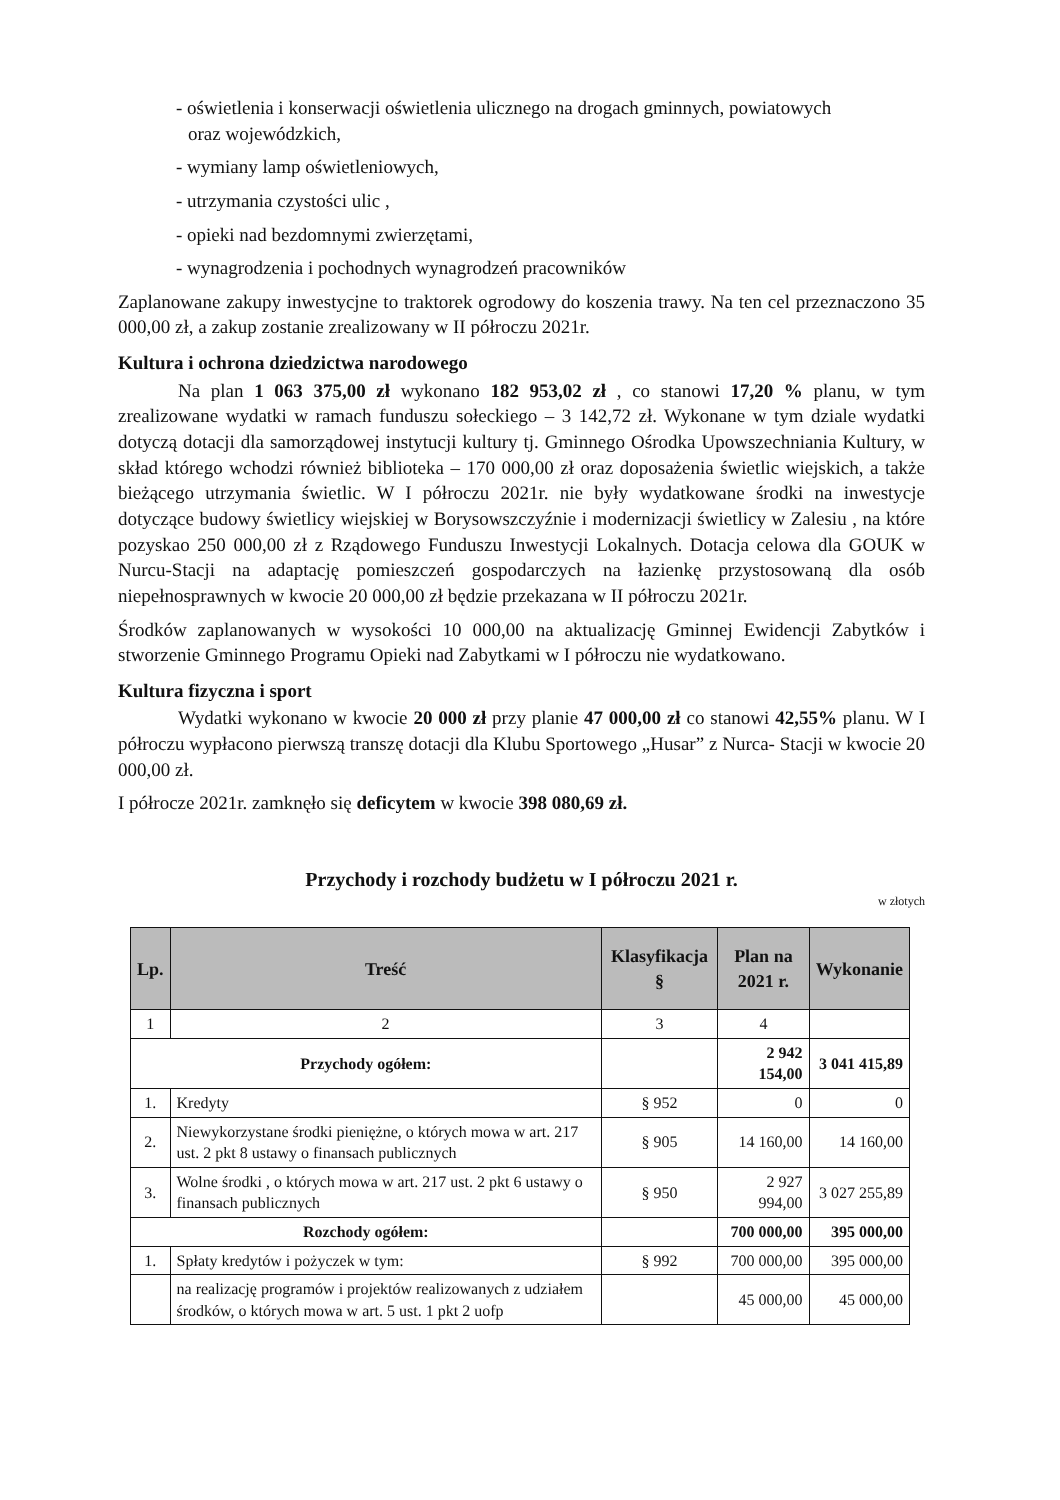- oświetlenia i konserwacji oświetlenia ulicznego na drogach gminnych, powiatowych
oraz wojewódzkich,
- wymiany lamp oświetleniowych,
- utrzymania czystości ulic ,
- opieki nad bezdomnymi zwierzętami,
- wynagrodzenia i pochodnych wynagrodzeń pracowników
Zaplanowane zakupy inwestycjne to traktorek ogrodowy do koszenia trawy. Na ten cel przeznaczono 35 000,00 zł, a zakup zostanie zrealizowany w II półroczu 2021r.
Kultura i ochrona dziedzictwa narodowego
Na plan 1 063 375,00 zł wykonano 182 953,02 zł , co stanowi 17,20 % planu, w tym zrealizowane wydatki w ramach funduszu sołeckiego – 3 142,72 zł. Wykonane w tym dziale wydatki dotyczą dotacji dla samorządowej instytucji kultury tj. Gminnego Ośrodka Upowszechniania Kultury, w skład którego wchodzi również biblioteka – 170 000,00 zł oraz doposażenia świetlic wiejskich, a także bieżącego utrzymania świetlic. W I półroczu 2021r. nie były wydatkowane środki na inwestycje dotyczące budowy świetlicy wiejskiej w Borysowszczyźnie i modernizacji świetlicy w Zalesiu , na które pozyskao 250 000,00 zł z Rządowego Funduszu Inwestycji Lokalnych. Dotacja celowa dla GOUK w Nurcu-Stacji na adaptację pomieszczeń gospodarczych na łazienkę przystosowaną dla osób niepełnosprawnych w kwocie 20 000,00 zł będzie przekazana w II półroczu 2021r.
Środków zaplanowanych w wysokości 10 000,00 na aktualizację Gminnej Ewidencji Zabytków i stworzenie Gminnego Programu Opieki nad Zabytkami w I półroczu nie wydatkowano.
Kultura fizyczna i sport
Wydatki wykonano w kwocie 20 000 zł przy planie 47 000,00 zł co stanowi 42,55% planu. W I półroczu wypłacono pierwszą transzę dotacji dla Klubu Sportowego „Husar” z Nurca- Stacji w kwocie 20 000,00 zł.
I półrocze 2021r. zamknęło się deficytem w kwocie 398 080,69 zł.
Przychody i rozchody budżetu w I półroczu 2021 r.
w złotych
| Lp. | Treść | Klasyfikacja § | Plan na 2021 r. | Wykonanie |
| --- | --- | --- | --- | --- |
| 1 | 2 | 3 | 4 | |
| Przychody ogółem: | | | 2 942 154,00 | 3 041 415,89 |
| 1. | Kredyty | § 952 | 0 | 0 |
| 2. | Niewykorzystane środki pieniężne, o których mowa w art. 217 ust. 2 pkt 8 ustawy o finansach publicznych | § 905 | 14 160,00 | 14 160,00 |
| 3. | Wolne środki , o których mowa w art. 217 ust. 2 pkt 6 ustawy o finansach publicznych | § 950 | 2 927 994,00 | 3 027 255,89 |
| Rozchody ogółem: | | | 700 000,00 | 395 000,00 |
| 1. | Spłaty kredytów i pożyczek w tym: | § 992 | 700 000,00 | 395 000,00 |
| | na realizację programów i projektów realizowanych z udziałem środków, o których mowa w art. 5 ust. 1 pkt 2 uofp | | 45 000,00 | 45 000,00 |